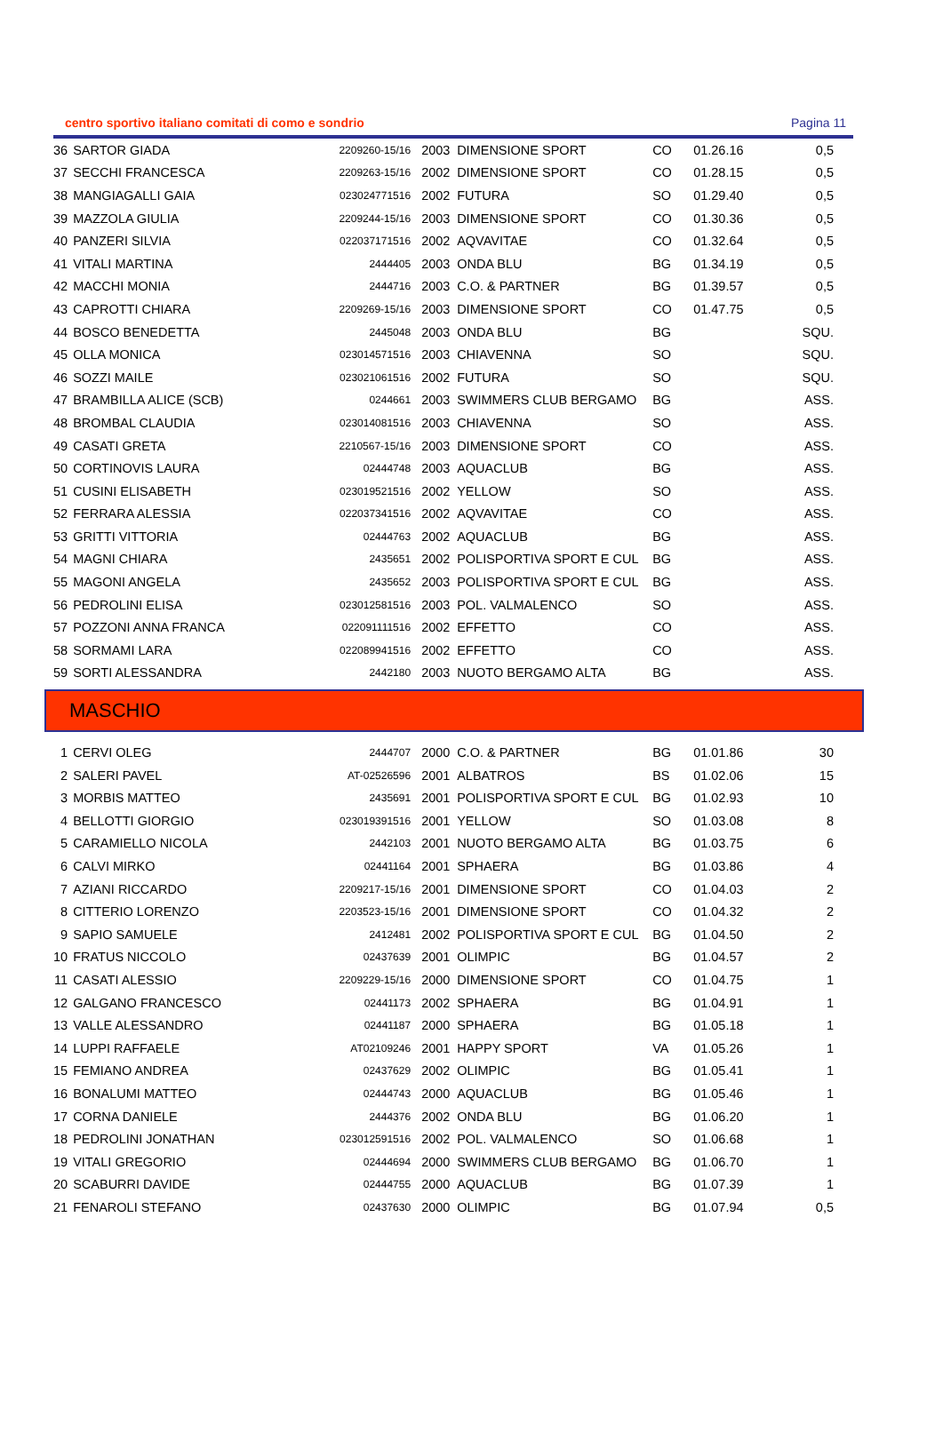centro sportivo italiano comitati di como e sondrio Pagina 11
| 36 | SARTOR GIADA | 2209260-15/16 | 2003 | DIMENSIONE SPORT | CO | 01.26.16 | 0,5 |
| 37 | SECCHI FRANCESCA | 2209263-15/16 | 2002 | DIMENSIONE SPORT | CO | 01.28.15 | 0,5 |
| 38 | MANGIAGALLI GAIA | 023024771516 | 2002 | FUTURA | SO | 01.29.40 | 0,5 |
| 39 | MAZZOLA GIULIA | 2209244-15/16 | 2003 | DIMENSIONE SPORT | CO | 01.30.36 | 0,5 |
| 40 | PANZERI SILVIA | 022037171516 | 2002 | AQVAVITAE | CO | 01.32.64 | 0,5 |
| 41 | VITALI MARTINA | 2444405 | 2003 | ONDA BLU | BG | 01.34.19 | 0,5 |
| 42 | MACCHI MONIA | 2444716 | 2003 | C.O. & PARTNER | BG | 01.39.57 | 0,5 |
| 43 | CAPROTTI CHIARA | 2209269-15/16 | 2003 | DIMENSIONE SPORT | CO | 01.47.75 | 0,5 |
| 44 | BOSCO BENEDETTA | 2445048 | 2003 | ONDA BLU | BG | | SQU. |
| 45 | OLLA MONICA | 023014571516 | 2003 | CHIAVENNA | SO | | SQU. |
| 46 | SOZZI MAILE | 023021061516 | 2002 | FUTURA | SO | | SQU. |
| 47 | BRAMBILLA ALICE (SCB) | 0244661 | 2003 | SWIMMERS CLUB BERGAMO | BG | | ASS. |
| 48 | BROMBAL CLAUDIA | 023014081516 | 2003 | CHIAVENNA | SO | | ASS. |
| 49 | CASATI GRETA | 2210567-15/16 | 2003 | DIMENSIONE SPORT | CO | | ASS. |
| 50 | CORTINOVIS LAURA | 02444748 | 2003 | AQUACLUB | BG | | ASS. |
| 51 | CUSINI ELISABETH | 023019521516 | 2002 | YELLOW | SO | | ASS. |
| 52 | FERRARA ALESSIA | 022037341516 | 2002 | AQVAVITAE | CO | | ASS. |
| 53 | GRITTI VITTORIA | 02444763 | 2002 | AQUACLUB | BG | | ASS. |
| 54 | MAGNI CHIARA | 2435651 | 2002 | POLISPORTIVA SPORT E CUL | BG | | ASS. |
| 55 | MAGONI ANGELA | 2435652 | 2003 | POLISPORTIVA SPORT E CUL | BG | | ASS. |
| 56 | PEDROLINI ELISA | 023012581516 | 2003 | POL. VALMALENCO | SO | | ASS. |
| 57 | POZZONI ANNA FRANCA | 022091111516 | 2002 | EFFETTO | CO | | ASS. |
| 58 | SORMAMI LARA | 022089941516 | 2002 | EFFETTO | CO | | ASS. |
| 59 | SORTI ALESSANDRA | 2442180 | 2003 | NUOTO BERGAMO ALTA | BG | | ASS. |
MASCHIO
| 1 | CERVI OLEG | 2444707 | 2000 | C.O. & PARTNER | BG | 01.01.86 | 30 |
| 2 | SALERI PAVEL | AT-02526596 | 2001 | ALBATROS | BS | 01.02.06 | 15 |
| 3 | MORBIS MATTEO | 2435691 | 2001 | POLISPORTIVA SPORT E CUL | BG | 01.02.93 | 10 |
| 4 | BELLOTTI GIORGIO | 023019391516 | 2001 | YELLOW | SO | 01.03.08 | 8 |
| 5 | CARAMIELLO NICOLA | 2442103 | 2001 | NUOTO BERGAMO ALTA | BG | 01.03.75 | 6 |
| 6 | CALVI MIRKO | 02441164 | 2001 | SPHAERA | BG | 01.03.86 | 4 |
| 7 | AZIANI RICCARDO | 2209217-15/16 | 2001 | DIMENSIONE SPORT | CO | 01.04.03 | 2 |
| 8 | CITTERIO LORENZO | 2203523-15/16 | 2001 | DIMENSIONE SPORT | CO | 01.04.32 | 2 |
| 9 | SAPIO SAMUELE | 2412481 | 2002 | POLISPORTIVA SPORT E CUL | BG | 01.04.50 | 2 |
| 10 | FRATUS NICCOLO | 02437639 | 2001 | OLIMPIC | BG | 01.04.57 | 2 |
| 11 | CASATI ALESSIO | 2209229-15/16 | 2000 | DIMENSIONE SPORT | CO | 01.04.75 | 1 |
| 12 | GALGANO FRANCESCO | 02441173 | 2002 | SPHAERA | BG | 01.04.91 | 1 |
| 13 | VALLE ALESSANDRO | 02441187 | 2000 | SPHAERA | BG | 01.05.18 | 1 |
| 14 | LUPPI RAFFAELE | AT02109246 | 2001 | HAPPY SPORT | VA | 01.05.26 | 1 |
| 15 | FEMIANO ANDREA | 02437629 | 2002 | OLIMPIC | BG | 01.05.41 | 1 |
| 16 | BONALUMI MATTEO | 02444743 | 2000 | AQUACLUB | BG | 01.05.46 | 1 |
| 17 | CORNA DANIELE | 2444376 | 2002 | ONDA BLU | BG | 01.06.20 | 1 |
| 18 | PEDROLINI JONATHAN | 023012591516 | 2002 | POL. VALMALENCO | SO | 01.06.68 | 1 |
| 19 | VITALI GREGORIO | 02444694 | 2000 | SWIMMERS CLUB BERGAMO | BG | 01.06.70 | 1 |
| 20 | SCABURRI DAVIDE | 02444755 | 2000 | AQUACLUB | BG | 01.07.39 | 1 |
| 21 | FENAROLI STEFANO | 02437630 | 2000 | OLIMPIC | BG | 01.07.94 | 0,5 |